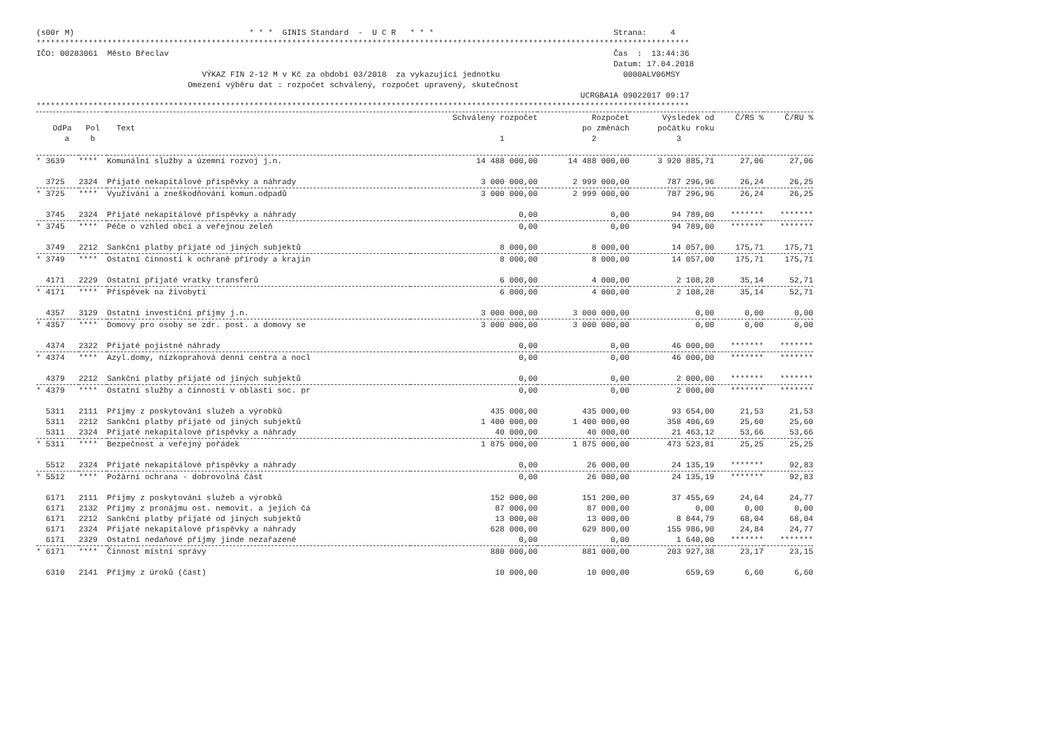(s00r M)                                     * * *  GINIS Standard  -  U C R   * * *                                      Strana:     4
******************************************************************************************************************************************
IČO: 00283061  Město Břeclav                                                                                              Čas  :  13:44:36
                                                                                                                          Datum: 17.04.2018
                                   VÝKAZ FIN 2-12 M v Kč za období 03/2018  za vykazující jednotku                          0000ALV06MSY
                                Omezení výběru dat : rozpočet schválený, rozpočet upravený, skutečnost
                                                                                                                   UCRGBA1A 09022017 09:17
******************************************************************************************************************************************
| | | | Schválený rozpočet | Rozpočet | Výsledek od | Č/RS % | Č/RU % |
| --- | --- | --- | --- | --- | --- | --- | --- |
| OdPa | Pol | Text | | po změnách | počátku roku | | |
| a | b | | 1 | 2 | 3 | | |
| * 3639 | **** | Komunální služby a územní rozvoj j.n. | 14 488 000,00 | 14 488 000,00 | 3 920 885,71 | 27,06 | 27,06 |
| 3725 | 2324 | Přijaté nekapitálové příspěvky a náhrady | 3 000 000,00 | 2 999 000,00 | 787 296,96 | 26,24 | 26,25 |
| * 3725 | **** | Využívání a zneškodňování komun.odpadů | 3 000 000,00 | 2 999 000,00 | 787 296,96 | 26,24 | 26,25 |
| 3745 | 2324 | Přijaté nekapitálové příspěvky a náhrady | 0,00 | 0,00 | 94 789,00 | ******* | ******* |
| * 3745 | **** | Péče o vzhled obcí a veřejnou zeleň | 0,00 | 0,00 | 94 789,00 | ******* | ******* |
| 3749 | 2212 | Sankční platby přijaté od jiných subjektů | 8 000,00 | 8 000,00 | 14 057,00 | 175,71 | 175,71 |
| * 3749 | **** | Ostatní činnosti k ochraně přírody a krajin | 8 000,00 | 8 000,00 | 14 057,00 | 175,71 | 175,71 |
| 4171 | 2229 | Ostatní přijaté vratky transferů | 6 000,00 | 4 000,00 | 2 108,28 | 35,14 | 52,71 |
| * 4171 | **** | Příspěvek na živobytí | 6 000,00 | 4 000,00 | 2 108,28 | 35,14 | 52,71 |
| 4357 | 3129 | Ostatní investiční příjmy j.n. | 3 000 000,00 | 3 000 000,00 | 0,00 | 0,00 | 0,00 |
| * 4357 | **** | Domovy pro osoby se zdr. post. a domovy se | 3 000 000,00 | 3 000 000,00 | 0,00 | 0,00 | 0,00 |
| 4374 | 2322 | Přijaté pojistné náhrady | 0,00 | 0,00 | 46 000,00 | ******* | ******* |
| * 4374 | **** | Azyl.domy, nízkoprahová denní centra a nocl | 0,00 | 0,00 | 46 000,00 | ******* | ******* |
| 4379 | 2212 | Sankční platby přijaté od jiných subjektů | 0,00 | 0,00 | 2 000,00 | ******* | ******* |
| * 4379 | **** | Ostatní služby a činnosti v oblasti soc. pr | 0,00 | 0,00 | 2 000,00 | ******* | ******* |
| 5311 | 2111 | Příjmy z poskytování služeb a výrobků | 435 000,00 | 435 000,00 | 93 654,00 | 21,53 | 21,53 |
| 5311 | 2212 | Sankční platby přijaté od jiných subjektů | 1 400 000,00 | 1 400 000,00 | 358 406,69 | 25,60 | 25,60 |
| 5311 | 2324 | Přijaté nekapitálové příspěvky a náhrady | 40 000,00 | 40 000,00 | 21 463,12 | 53,66 | 53,66 |
| * 5311 | **** | Bezpečnost a veřejný pořádek | 1 875 000,00 | 1 875 000,00 | 473 523,81 | 25,25 | 25,25 |
| 5512 | 2324 | Přijaté nekapitálové příspěvky a náhrady | 0,00 | 26 000,00 | 24 135,19 | ******* | 92,83 |
| * 5512 | **** | Požární ochrana - dobrovolná část | 0,00 | 26 000,00 | 24 135,19 | ******* | 92,83 |
| 6171 | 2111 | Příjmy z poskytování služeb a výrobků | 152 000,00 | 151 200,00 | 37 455,69 | 24,64 | 24,77 |
| 6171 | 2132 | Příjmy z pronájmu ost. nemovit. a jejich čá | 87 000,00 | 87 000,00 | 0,00 | 0,00 | 0,00 |
| 6171 | 2212 | Sankční platby přijaté od jiných subjektů | 13 000,00 | 13 000,00 | 8 844,79 | 68,04 | 68,04 |
| 6171 | 2324 | Přijaté nekapitálové příspěvky a náhrady | 628 000,00 | 629 800,00 | 155 986,90 | 24,84 | 24,77 |
| 6171 | 2329 | Ostatní nedaňové příjmy jinde nezařazené | 0,00 | 0,00 | 1 640,00 | ******* | ******* |
| * 6171 | **** | Činnost místní správy | 880 000,00 | 881 000,00 | 203 927,38 | 23,17 | 23,15 |
| 6310 | 2141 | Příjmy z úroků (část) | 10 000,00 | 10 000,00 | 659,69 | 6,60 | 6,60 |